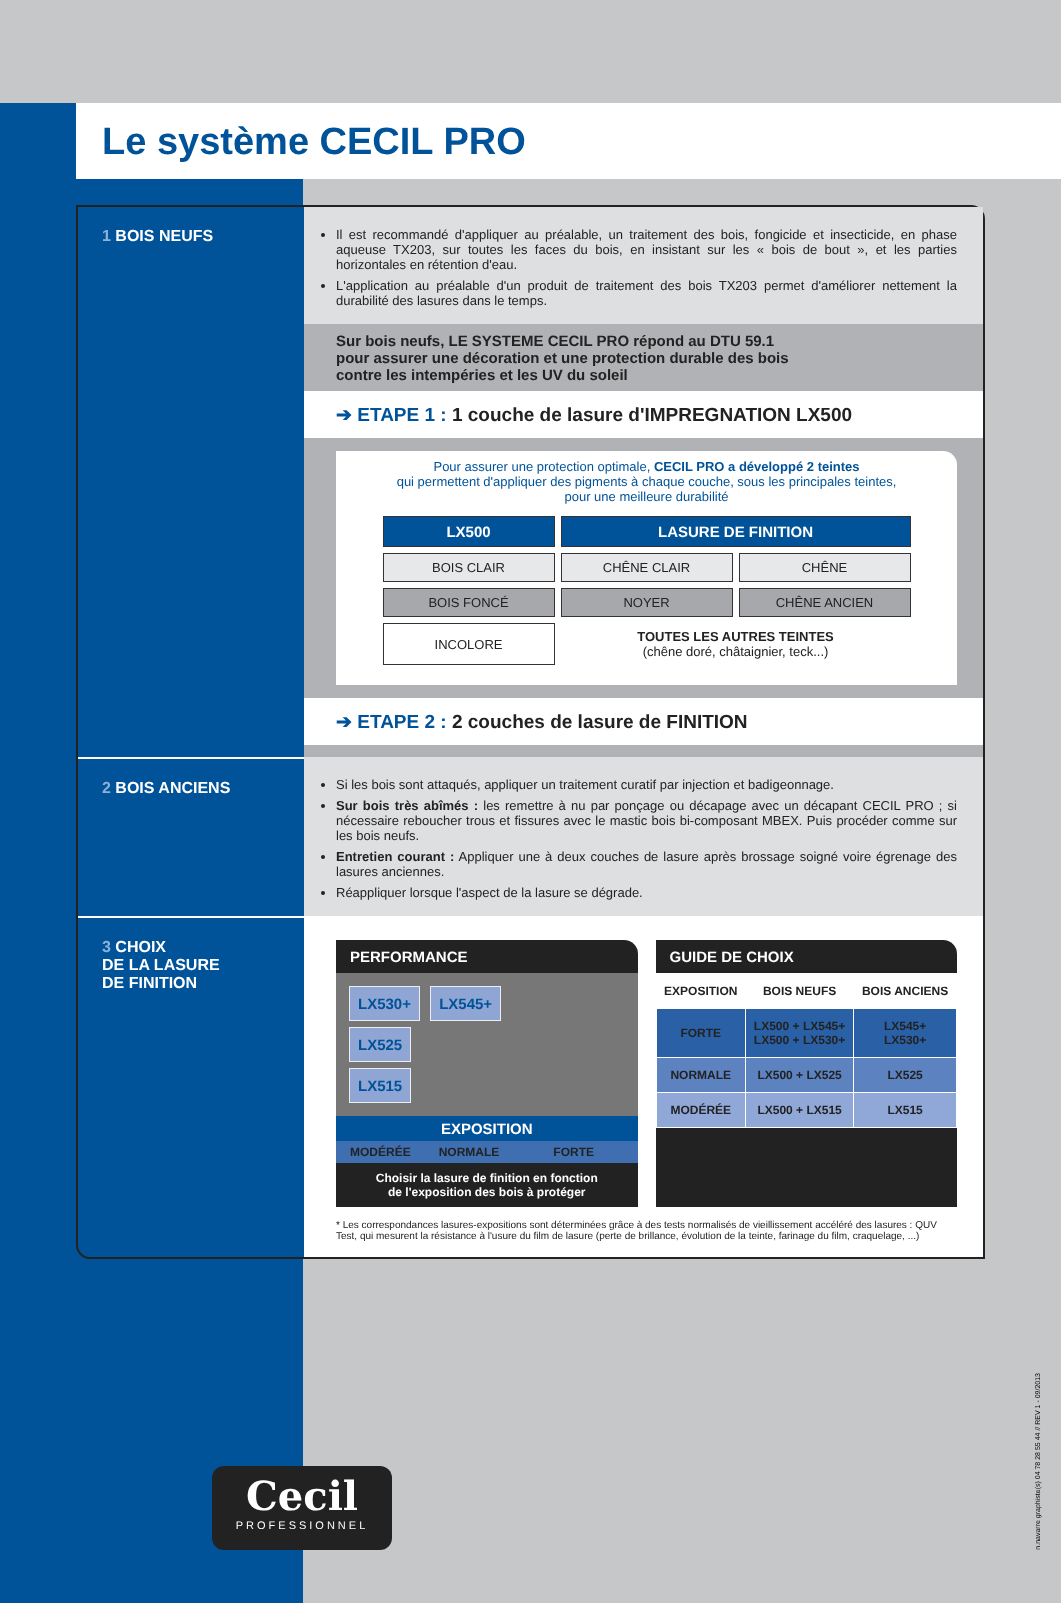Le système CECIL PRO
1 BOIS NEUFS
Il est recommandé d'appliquer au préalable, un traitement des bois, fongicide et insecticide, en phase aqueuse TX203, sur toutes les faces du bois, en insistant sur les « bois de bout », et les parties horizontales en rétention d'eau.
L'application au préalable d'un produit de traitement des bois TX203 permet d'améliorer nettement la durabilité des lasures dans le temps.
Sur bois neufs, LE SYSTEME CECIL PRO répond au DTU 59.1
pour assurer une décoration et une protection durable des bois
contre les intempéries et les UV du soleil
➔ ETAPE 1 : 1 couche de lasure d'IMPREGNATION LX500
Pour assurer une protection optimale, CECIL PRO a développé 2 teintes
qui permettent d'appliquer des pigments à chaque couche, sous les principales teintes,
pour une meilleure durabilité
| LX500 | LASURE DE FINITION | |
| BOIS CLAIR | CHÊNE CLAIR | CHÊNE |
| BOIS FONCÉ | NOYER | CHÊNE ANCIEN |
| INCOLORE | TOUTES LES AUTRES TEINTES (chêne doré, châtaignier, teck...) | |
➔ ETAPE 2 : 2 couches de lasure de FINITION
2 BOIS ANCIENS
Si les bois sont attaqués, appliquer un traitement curatif par injection et badigeonnage.
Sur bois très abîmés : les remettre à nu par ponçage ou décapage avec un décapant CECIL PRO ; si nécessaire reboucher trous et fissures avec le mastic bois bi-composant MBEX. Puis procéder comme sur les bois neufs.
Entretien courant : Appliquer une à deux couches de lasure après brossage soigné voire égrenage des lasures anciennes.
Réappliquer lorsque l'aspect de la lasure se dégrade.
3 CHOIX
DE LA LASURE
DE FINITION
PERFORMANCE
LX530+ LX545+
LX525
LX515
EXPOSITION
MODÉRÉE NORMALE FORTE
Choisir la lasure de finition en fonction
de l'exposition des bois à protéger
GUIDE DE CHOIX
| EXPOSITION | BOIS NEUFS | BOIS ANCIENS |
| --- | --- | --- |
| FORTE | LX500 + LX545+ LX500 + LX530+ | LX545+ LX530+ |
| NORMALE | LX500 + LX525 | LX525 |
| MODÉRÉE | LX500 + LX515 | LX515 |
* Les correspondances lasures-expositions sont déterminées grâce à des tests normalisés de vieillissement accéléré des lasures : QUV Test, qui mesurent la résistance à l'usure du film de lasure (perte de brillance, évolution de la teinte, farinage du film, craquelage, ...)
Cecil
PROFESSIONNEL
n.navarre graphiste(s) 04 78 28 55 44 // REV 1 - 09/2013